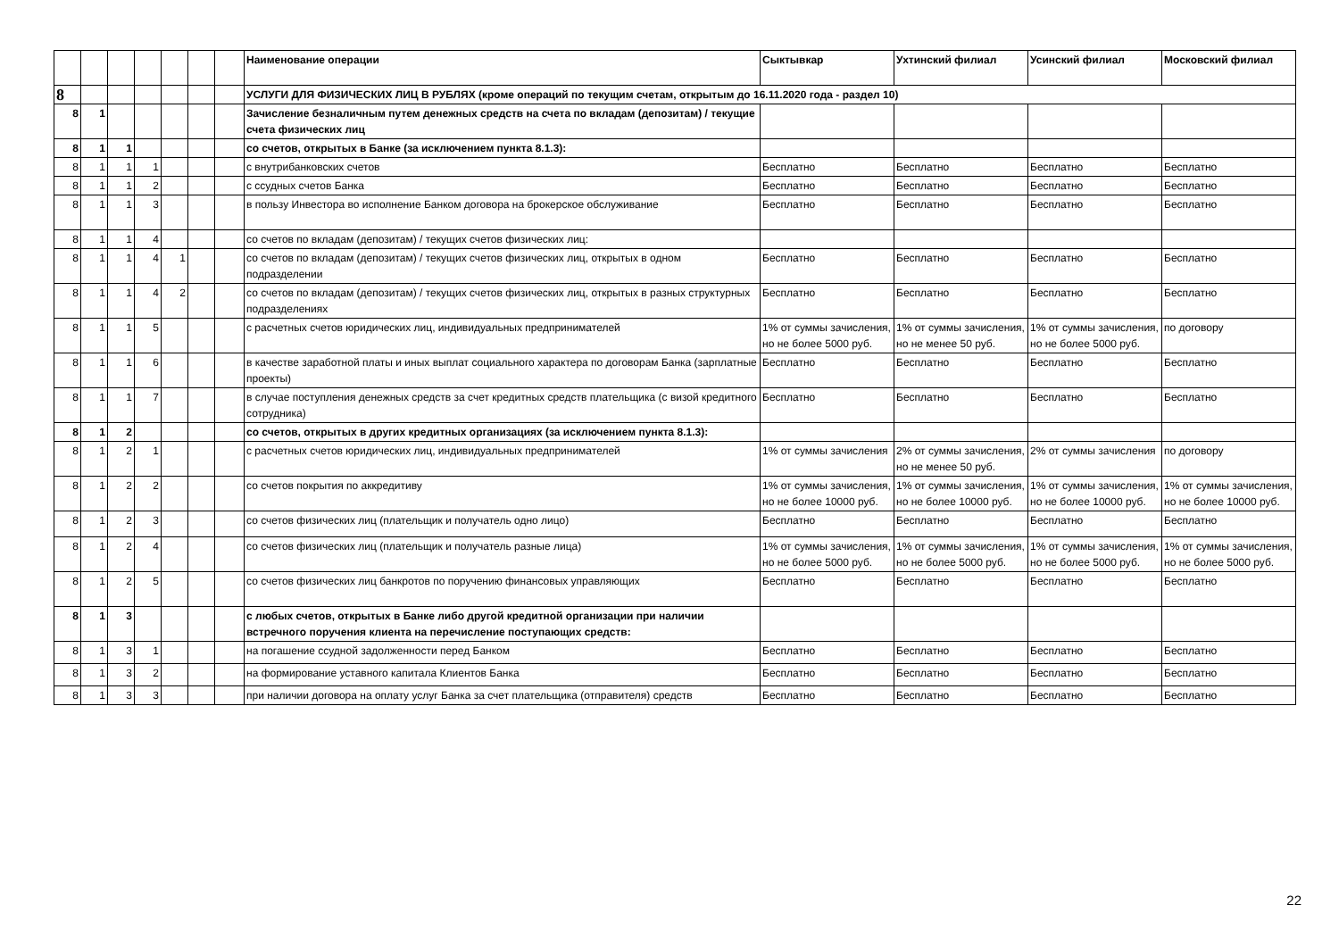| | | | | | | | Наименование операции | Сыктывкар | Ухтинский филиал | Усинский филиал | Московский филиал |
| --- | --- | --- | --- | --- | --- | --- | --- | --- | --- | --- | --- |
| 8 | | | | | | | УСЛУГИ ДЛЯ ФИЗИЧЕСКИХ ЛИЦ В РУБЛЯХ (кроме операций по текущим счетам, открытым до 16.11.2020 года - раздел 10) | | | | |
| 8 | 1 | | | | | | Зачисление безналичным путем денежных средств на счета по вкладам (депозитам) / текущие счета физических лиц | | | | |
| 8 | 1 | 1 | | | | | со счетов, открытых в Банке (за исключением пункта 8.1.3): | | | | |
| 8 | 1 | 1 | 1 | | | | с внутрибанковских счетов | Бесплатно | Бесплатно | Бесплатно | Бесплатно |
| 8 | 1 | 1 | 2 | | | | с ссудных счетов Банка | Бесплатно | Бесплатно | Бесплатно | Бесплатно |
| 8 | 1 | 1 | 3 | | | | в пользу Инвестора во исполнение Банком договора на брокерское обслуживание | Бесплатно | Бесплатно | Бесплатно | Бесплатно |
| 8 | 1 | 1 | 4 | | | | со счетов по вкладам (депозитам) / текущих счетов физических лиц: | | | | |
| 8 | 1 | 1 | 4 | 1 | | | со счетов по вкладам (депозитам) / текущих счетов физических лиц, открытых в одном подразделении | Бесплатно | Бесплатно | Бесплатно | Бесплатно |
| 8 | 1 | 1 | 4 | 2 | | | со счетов по вкладам (депозитам) / текущих счетов физических лиц, открытых в разных структурных подразделениях | Бесплатно | Бесплатно | Бесплатно | Бесплатно |
| 8 | 1 | 1 | 5 | | | | с расчетных счетов юридических лиц, индивидуальных предпринимателей | 1% от суммы зачисления, но не более 5000 руб. | 1% от суммы зачисления, но не менее 50 руб. | 1% от суммы зачисления, но не более 5000 руб. | по договору |
| 8 | 1 | 1 | 6 | | | | в качестве заработной платы и иных выплат социального характера по договорам Банка (зарплатные проекты) | Бесплатно | Бесплатно | Бесплатно | Бесплатно |
| 8 | 1 | 1 | 7 | | | | в случае поступления денежных средств за счет кредитных средств плательщика (с визой кредитного сотрудника) | Бесплатно | Бесплатно | Бесплатно | Бесплатно |
| 8 | 1 | 2 | | | | | со счетов, открытых в других кредитных организациях (за исключением пункта 8.1.3): | | | | |
| 8 | 1 | 2 | 1 | | | | с расчетных счетов юридических лиц, индивидуальных предпринимателей | 1% от суммы зачисления | 2% от суммы зачисления, но не менее 50 руб. | 2% от суммы зачисления | по договору |
| 8 | 1 | 2 | 2 | | | | со счетов покрытия по аккредитиву | 1% от суммы зачисления, но не более 10000 руб. | 1% от суммы зачисления, но не более 10000 руб. | 1% от суммы зачисления, но не более 10000 руб. | 1% от суммы зачисления, но не более 10000 руб. |
| 8 | 1 | 2 | 3 | | | | со счетов физических лиц (плательщик и получатель одно лицо) | Бесплатно | Бесплатно | Бесплатно | Бесплатно |
| 8 | 1 | 2 | 4 | | | | со счетов физических лиц (плательщик и получатель разные лица) | 1% от суммы зачисления, но не более 5000 руб. | 1% от суммы зачисления, но не более 5000 руб. | 1% от суммы зачисления, но не более 5000 руб. | 1% от суммы зачисления, но не более 5000 руб. |
| 8 | 1 | 2 | 5 | | | | со счетов физических лиц банкротов по поручению финансовых управляющих | Бесплатно | Бесплатно | Бесплатно | Бесплатно |
| 8 | 1 | 3 | | | | | с любых счетов, открытых в Банке либо другой кредитной организации при наличии встречного поручения клиента на перечисление поступающих средств: | | | | |
| 8 | 1 | 3 | 1 | | | | на погашение ссудной задолженности перед Банком | Бесплатно | Бесплатно | Бесплатно | Бесплатно |
| 8 | 1 | 3 | 2 | | | | на формирование уставного капитала Клиентов Банка | Бесплатно | Бесплатно | Бесплатно | Бесплатно |
| 8 | 1 | 3 | 3 | | | | при наличии договора на оплату услуг Банка за счет плательщика (отправителя) средств | Бесплатно | Бесплатно | Бесплатно | Бесплатно |
22